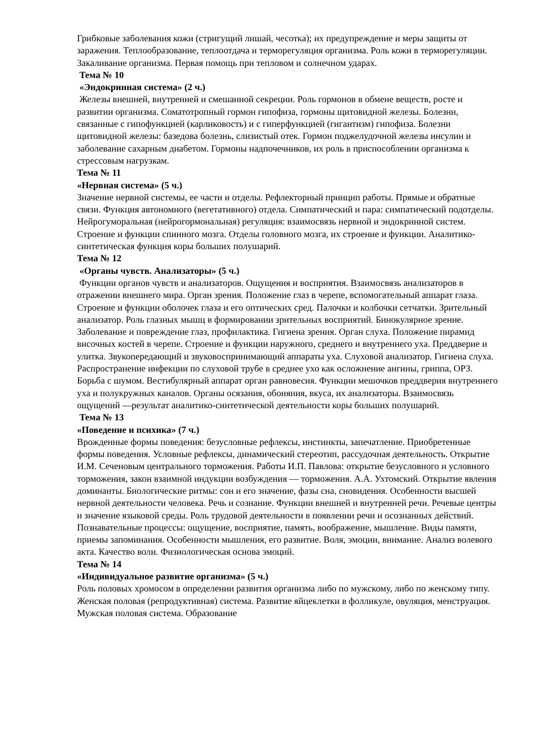Грибковые заболевания кожи (стригущий лишай, чесотка); их предупреждение и меры защиты от заражения. Теплообразование, теплоотдача и терморегуляция организма. Роль кожи в терморегуляции. Закаливание организма. Первая помощь при тепловом и солнечном ударах.
Тема № 10
«Эндокринная система» (2 ч.)
Железы внешней, внутренней и смешанной секреции. Роль гормонов в обмене веществ, росте и развитии организма. Соматотропный гормон гипофиза, гормоны щитовидной железы. Болезни, связанные с гипофункцией (карликовость) и с гиперфункцией (гигантизм) гипофиза. Болезни щитовидной железы: базедова болезнь, слизистый отек. Гормон поджелудочной железы инсулин и заболевание сахарным диабетом. Гормоны надпочечников, их роль в приспособлении организма к стрессовым нагрузкам.
Тема № 11
«Нервная система» (5 ч.)
Значение нервной системы, ее части и отделы. Рефлекторный принцип работы. Прямые и обратные связи. Функция автономного (вегетативного) отдела. Симпатический и пара: симпатический подотделы. Нейрогуморальная (нейрогормональная) регуляция: взаимосвязь нервной и эндокринной систем. Строение и функции спинного мозга. Отделы головного мозга, их строение и функции. Аналитико-синтетическая функция коры больших полушарий.
Тема № 12
«Органы чувств. Анализаторы» (5 ч.)
Функции органов чувств и анализаторов. Ощущения и восприятия. Взаимосвязь анализаторов в отражении внешнего мира. Орган зрения. Положение глаз в черепе, вспомогательный аппарат глаза. Строение и функции оболочек глаза и его оптических сред. Палочки и колбочки сетчатки. Зрительный анализатор. Роль глазных мышц в формировании зрительных восприятий. Бинокулярное зрение. Заболевание и повреждение глаз, профилактика. Гигиена зрения. Орган слуха. Положение пирамид височных костей в черепе. Строение и функции наружного, среднего и внутреннего уха. Преддверие и улитка. Звукопередающий и звуковоспринимающий аппараты уха. Слуховой анализатор. Гигиена слуха. Распространение инфекции по слуховой трубе в среднее ухо как осложнение ангины, гриппа, ОРЗ. Борьба с шумом. Вестибулярный аппарат орган равновесия. Функции мешочков преддверия внутреннего уха и полукружных каналов. Органы осязания, обоняния, вкуса, их анализаторы. Взаимосвязь ощущений —результат аналитико-синтетической деятельности коры больших полушарий.
Тема № 13
«Поведение и психика» (7 ч.)
Врожденные формы поведения: безусловные рефлексы, инстинкты, запечатление. Приобретенные формы поведения. Условные рефлексы, динамический стереотип, рассудочная деятельность. Открытие И.М. Сеченовым центрального торможения. Работы И.П. Павлова: открытие безусловного и условного торможения, закон взаимной индукции возбуждения — торможения. А.А. Ухтомский. Открытие явления доминанты. Биологические ритмы: сон и его значение, фазы сна, сновидения. Особенности высшей нервной деятельности человека. Речь и сознание. Функции внешней и внутренней речи. Речевые центры и значение языковой среды. Роль трудовой деятельности в появлении речи и осознанных действий. Познавательные процессы: ощущение, восприятие, память, воображение, мышление. Виды памяти, приемы запоминания. Особенности мышления, его развитие. Воля, эмоции, внимание. Анализ волевого акта. Качество воли. Физиологическая основа эмоций.
Тема № 14
«Индивидуальное развитие организма» (5 ч.)
Роль половых хромосом в определении развития организма либо по мужскому, либо по женскому типу. Женская половая (репродуктивная) система. Развитие яйцеклетки в фолликуле, овуляция, менструация. Мужская половая система. Образование